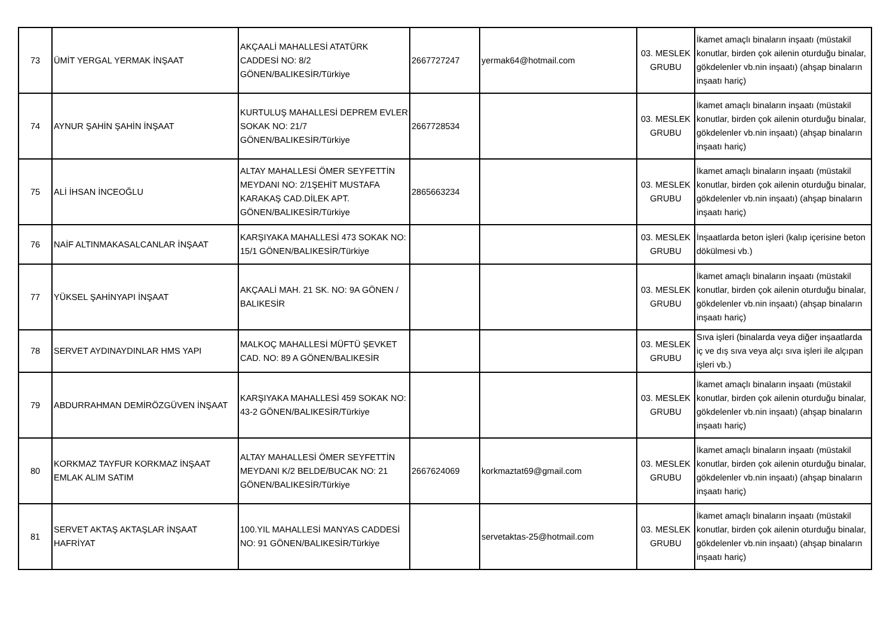| 73 | ÜMİT YERGAL YERMAK İNŞAAT | AKÇAALİ MAHALLESİ ATATÜRK CADDESİ NO: 8/2 GÖNEN/BALIKESİR/Türkiye | 2667727247 | yermak64@hotmail.com | 03. MESLEK GRUBU | İkamet amaçlı binaların inşaatı (müstakil konutlar, birden çok ailenin oturduğu binalar, gökdelenler vb.nin inşaatı) (ahşap binaların inşaatı hariç) |
| 74 | AYNUR ŞAHİN ŞAHİN İNŞAAT | KURTULUŞ MAHALLESİ DEPREM EVLER SOKAK NO: 21/7 GÖNEN/BALIKESİR/Türkiye | 2667728534 | | 03. MESLEK GRUBU | İkamet amaçlı binaların inşaatı (müstakil konutlar, birden çok ailenin oturduğu binalar, gökdelenler vb.nin inşaatı) (ahşap binaların inşaatı hariç) |
| 75 | ALİ İHSAN İNCEOĞLU | ALTAY MAHALLESİ ÖMER SEYFETTİN MEYDANI NO: 2/1ŞEHİT MUSTAFA KARAKAŞ CAD.DİLEK APT. GÖNEN/BALIKESİR/Türkiye | 2865663234 | | 03. MESLEK GRUBU | İkamet amaçlı binaların inşaatı (müstakil konutlar, birden çok ailenin oturduğu binalar, gökdelenler vb.nin inşaatı) (ahşap binaların inşaatı hariç) |
| 76 | NAİF ALTINMAKASALCANLAR İNŞAAT | KARŞIYAKA MAHALLESİ 473 SOKAK NO: 15/1 GÖNEN/BALIKESİR/Türkiye | | | 03. MESLEK GRUBU | İnşaatlarda beton işleri (kalıp içerisine beton dökülmesi vb.) |
| 77 | YÜKSEL ŞAHİNYAPI İNŞAAT | AKÇAALİ MAH. 21 SK. NO: 9A GÖNEN / BALIKESİR | | | 03. MESLEK GRUBU | İkamet amaçlı binaların inşaatı (müstakil konutlar, birden çok ailenin oturduğu binalar, gökdelenler vb.nin inşaatı) (ahşap binaların inşaatı hariç) |
| 78 | SERVET AYDINAYDINLAR HMS YAPI | MALKOÇ MAHALLESİ MÜFTÜ ŞEVKET CAD. NO: 89 A GÖNEN/BALIKESİR | | | 03. MESLEK GRUBU | Sıva işleri (binalarda veya diğer inşaatlarda iç ve dış sıva veya alçı sıva işleri ile alçıpan işleri vb.) |
| 79 | ABDURRAHMAN DEMİRÖZGÜVEN İNŞAAT | KARŞIYAKA MAHALLESİ 459 SOKAK NO: 43-2 GÖNEN/BALIKESİR/Türkiye | | | 03. MESLEK GRUBU | İkamet amaçlı binaların inşaatı (müstakil konutlar, birden çok ailenin oturduğu binalar, gökdelenler vb.nin inşaatı) (ahşap binaların inşaatı hariç) |
| 80 | KORKMAZ TAYFUR KORKMAZ İNŞAAT EMLAK ALIM SATIM | ALTAY MAHALLESİ ÖMER SEYFETTİN MEYDANI K/2 BELDE/BUCAK NO: 21 GÖNEN/BALIKESİR/Türkiye | 2667624069 | korkmaztat69@gmail.com | 03. MESLEK GRUBU | İkamet amaçlı binaların inşaatı (müstakil konutlar, birden çok ailenin oturduğu binalar, gökdelenler vb.nin inşaatı) (ahşap binaların inşaatı hariç) |
| 81 | SERVET AKTAŞ AKTAŞLAR İNŞAAT HAFRİYAT | 100.YIL MAHALLESİ MANYAS CADDESİ NO: 91 GÖNEN/BALIKESİR/Türkiye | | servetaktas-25@hotmail.com | 03. MESLEK GRUBU | İkamet amaçlı binaların inşaatı (müstakil konutlar, birden çok ailenin oturduğu binalar, gökdelenler vb.nin inşaatı) (ahşap binaların inşaatı hariç) |